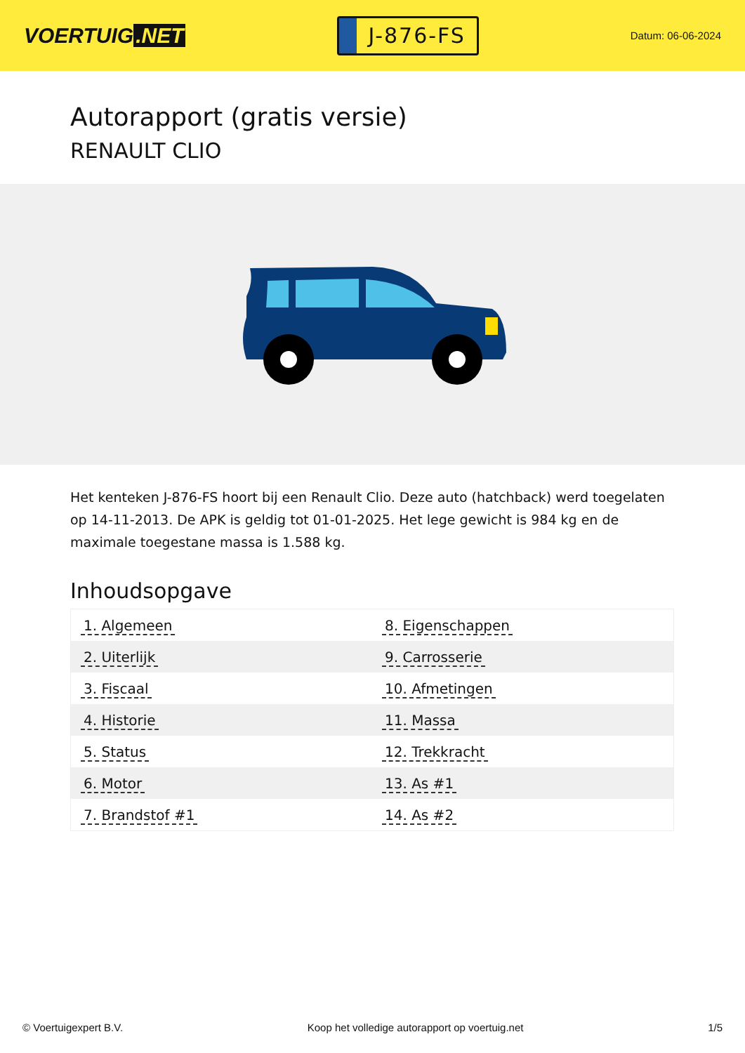VOERTUIG.NET
J-876-FS
Datum: 06-06-2024
Autorapport (gratis versie)
RENAULT CLIO
Het kenteken J-876-FS hoort bij een Renault Clio. Deze auto (hatchback) werd toegelaten op 14-11-2013. De APK is geldig tot 01-01-2025. Het lege gewicht is 984 kg en de maximale toegestane massa is 1.588 kg.
Inhoudsopgave
| 1. Algemeen | 8. Eigenschappen |
| 2. Uiterlijk | 9. Carrosserie |
| 3. Fiscaal | 10. Afmetingen |
| 4. Historie | 11. Massa |
| 5. Status | 12. Trekkracht |
| 6. Motor | 13. As #1 |
| 7. Brandstof #1 | 14. As #2 |
© Voertuigexpert B.V. Koop het volledige autorapport op voertuig.net 1/5